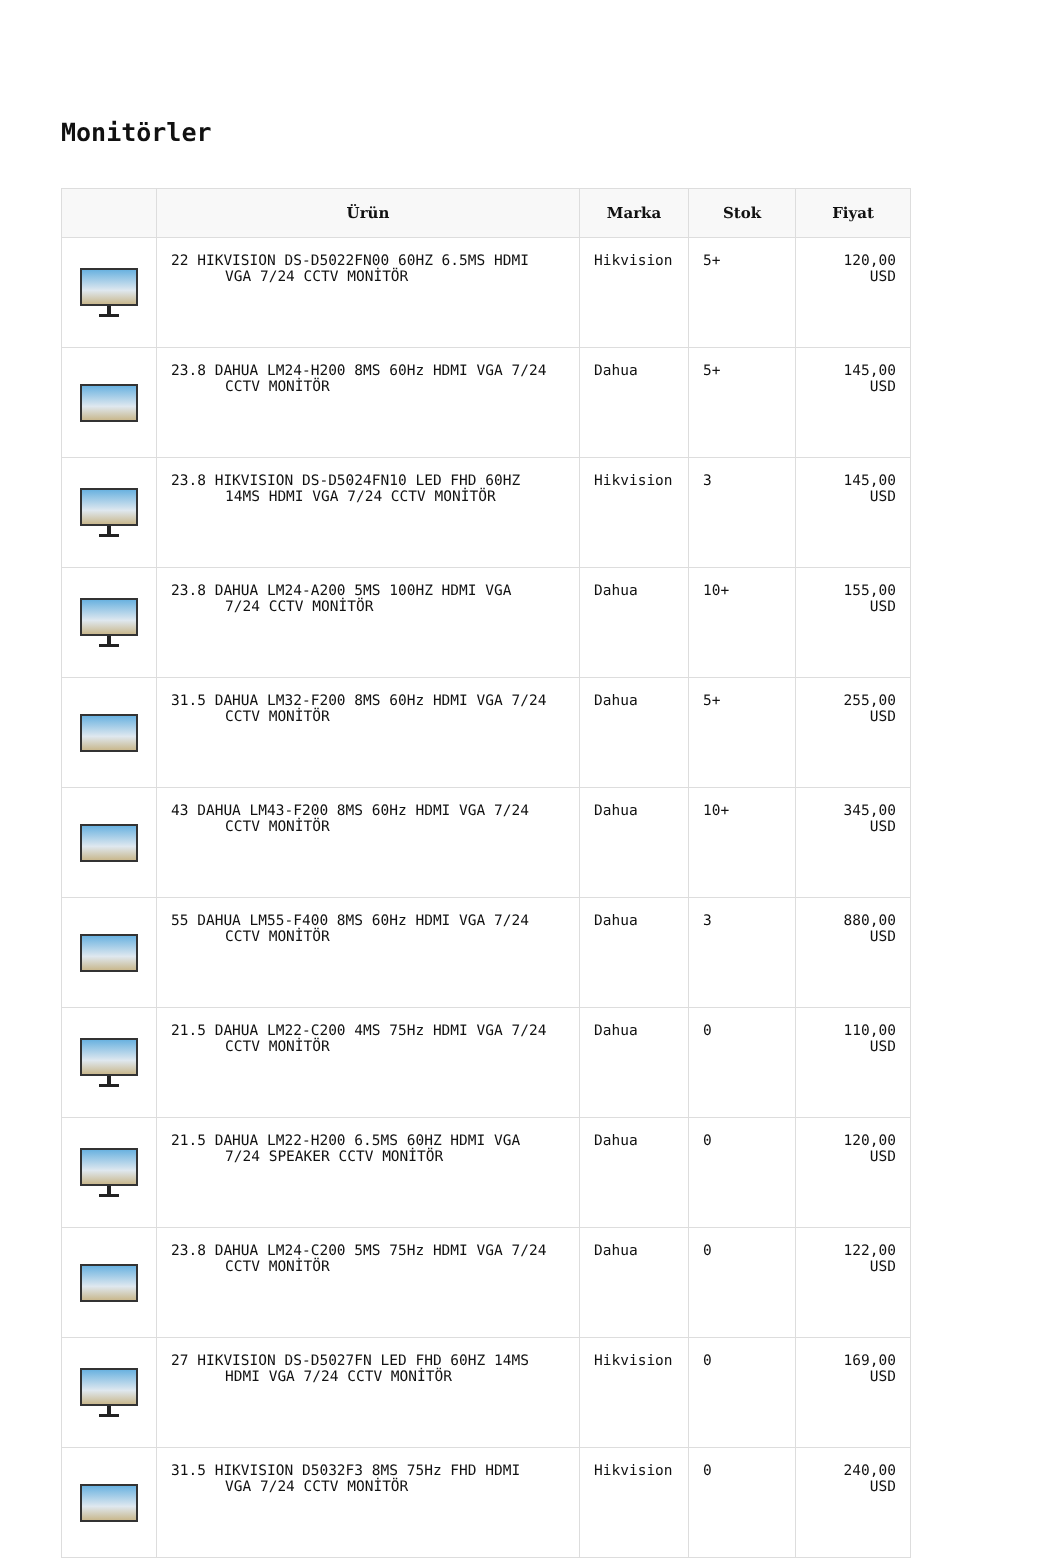Monitörler
| | Ürün | Marka | Stok | Fiyat |
| --- | --- | --- | --- | --- |
| | 22 HIKVISION DS-D5022FN00 60HZ 6.5MS HDMI VGA 7/24 CCTV MONİTÖR | Hikvision | 5+ | 120,00 USD |
| | 23.8 DAHUA LM24-H200 8MS 60Hz HDMI VGA 7/24 CCTV MONİTÖR | Dahua | 5+ | 145,00 USD |
| | 23.8 HIKVISION DS-D5024FN10 LED FHD 60HZ 14MS HDMI VGA 7/24 CCTV MONİTÖR | Hikvision | 3 | 145,00 USD |
| | 23.8 DAHUA LM24-A200 5MS 100HZ HDMI VGA 7/24 CCTV MONİTÖR | Dahua | 10+ | 155,00 USD |
| | 31.5 DAHUA LM32-F200 8MS 60Hz HDMI VGA 7/24 CCTV MONİTÖR | Dahua | 5+ | 255,00 USD |
| | 43 DAHUA LM43-F200 8MS 60Hz HDMI VGA 7/24 CCTV MONİTÖR | Dahua | 10+ | 345,00 USD |
| | 55 DAHUA LM55-F400 8MS 60Hz HDMI VGA 7/24 CCTV MONİTÖR | Dahua | 3 | 880,00 USD |
| | 21.5 DAHUA LM22-C200 4MS 75Hz HDMI VGA 7/24 CCTV MONİTÖR | Dahua | 0 | 110,00 USD |
| | 21.5 DAHUA LM22-H200 6.5MS 60HZ HDMI VGA 7/24 SPEAKER CCTV MONİTÖR | Dahua | 0 | 120,00 USD |
| | 23.8 DAHUA LM24-C200 5MS 75Hz HDMI VGA 7/24 CCTV MONİTÖR | Dahua | 0 | 122,00 USD |
| | 27 HIKVISION DS-D5027FN LED FHD 60HZ 14MS HDMI VGA 7/24 CCTV MONİTÖR | Hikvision | 0 | 169,00 USD |
| | 31.5 HIKVISION D5032F3 8MS 75Hz FHD HDMI VGA 7/24 CCTV MONİTÖR | Hikvision | 0 | 240,00 USD |